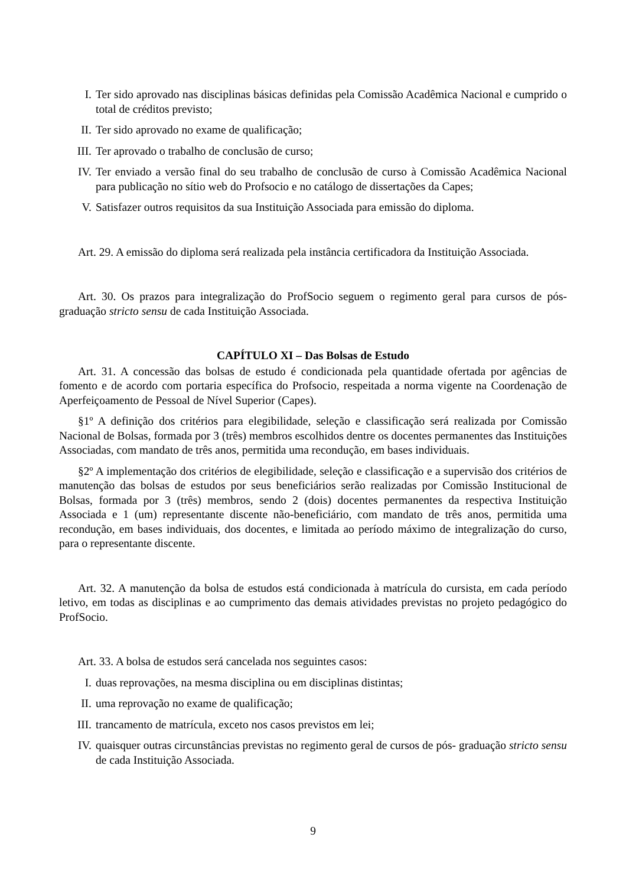I. Ter sido aprovado nas disciplinas básicas definidas pela Comissão Acadêmica Nacional e cumprido o total de créditos previsto;
II. Ter sido aprovado no exame de qualificação;
III. Ter aprovado o trabalho de conclusão de curso;
IV. Ter enviado a versão final do seu trabalho de conclusão de curso à Comissão Acadêmica Nacional para publicação no sítio web do Profsocio e no catálogo de dissertações da Capes;
V. Satisfazer outros requisitos da sua Instituição Associada para emissão do diploma.
Art. 29. A emissão do diploma será realizada pela instância certificadora da Instituição Associada.
Art. 30. Os prazos para integralização do ProfSocio seguem o regimento geral para cursos de pós-graduação stricto sensu de cada Instituição Associada.
CAPÍTULO XI – Das Bolsas de Estudo
Art. 31. A concessão das bolsas de estudo é condicionada pela quantidade ofertada por agências de fomento e de acordo com portaria específica do Profsocio, respeitada a norma vigente na Coordenação de Aperfeiçoamento de Pessoal de Nível Superior (Capes).
§1º A definição dos critérios para elegibilidade, seleção e classificação será realizada por Comissão Nacional de Bolsas, formada por 3 (três) membros escolhidos dentre os docentes permanentes das Instituições Associadas, com mandato de três anos, permitida uma recondução, em bases individuais.
§2º A implementação dos critérios de elegibilidade, seleção e classificação e a supervisão dos critérios de manutenção das bolsas de estudos por seus beneficiários serão realizadas por Comissão Institucional de Bolsas, formada por 3 (três) membros, sendo 2 (dois) docentes permanentes da respectiva Instituição Associada e 1 (um) representante discente não-beneficiário, com mandato de três anos, permitida uma recondução, em bases individuais, dos docentes, e limitada ao período máximo de integralização do curso, para o representante discente.
Art. 32. A manutenção da bolsa de estudos está condicionada à matrícula do cursista, em cada período letivo, em todas as disciplinas e ao cumprimento das demais atividades previstas no projeto pedagógico do ProfSocio.
Art. 33. A bolsa de estudos será cancelada nos seguintes casos:
I. duas reprovações, na mesma disciplina ou em disciplinas distintas;
II. uma reprovação no exame de qualificação;
III. trancamento de matrícula, exceto nos casos previstos em lei;
IV. quaisquer outras circunstâncias previstas no regimento geral de cursos de pós- graduação stricto sensu de cada Instituição Associada.
9